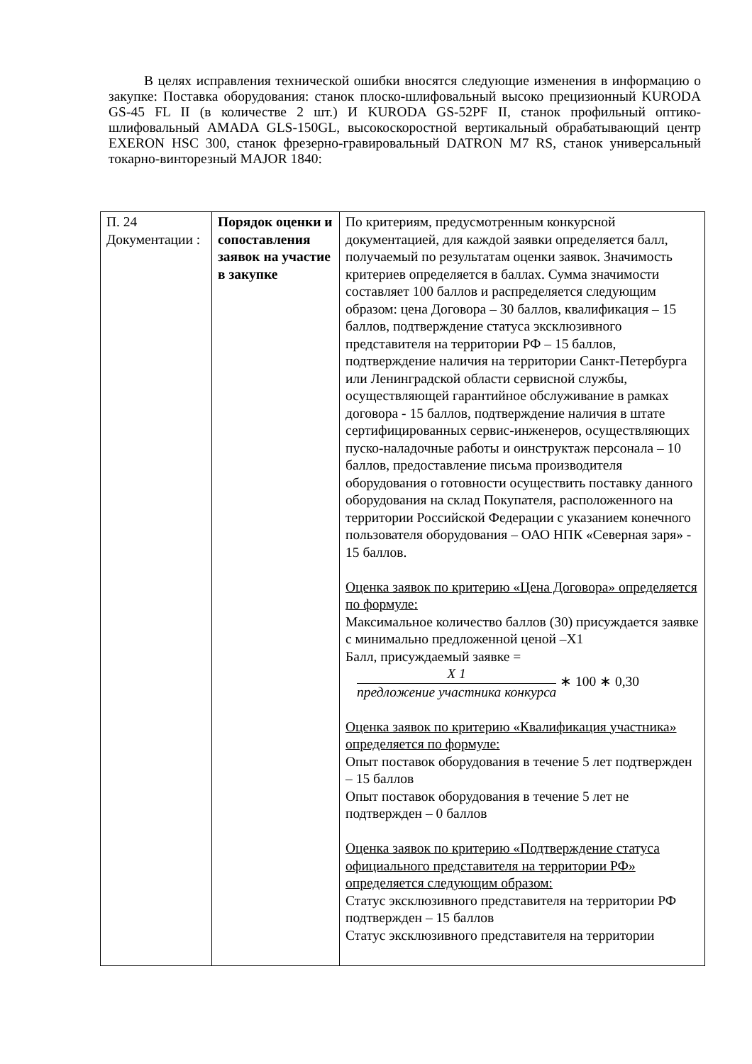В целях исправления технической ошибки вносятся следующие изменения в информацию о закупке: Поставка оборудования: станок плоско-шлифовальный высоко прецизионный KURODA GS-45 FL II (в количестве 2 шт.) И KURODA GS-52PF II, станок профильный оптико-шлифовальный AMADA GLS-150GL, высокоскоростной вертикальный обрабатывающий центр EXERON HSC 300, станок фрезерно-гравировальный DATRON M7 RS, станок универсальный токарно-винторезный MAJOR 1840:
| П. 24 Документации : | Порядок оценки и сопоставления заявок на участие в закупке | По критериям, предусмотренным конкурсной документацией, для каждой заявки определяется балл, получаемый по результатам оценки заявок. Значимость критериев определяется в баллах. Сумма значимости составляет 100 баллов и распределяется следующим образом: цена Договора – 30 баллов, квалификация – 15 баллов, подтверждение статуса эксклюзивного представителя на территории РФ – 15 баллов, подтверждение наличия на территории Санкт-Петербурга или Ленинградской области сервисной службы, осуществляющей гарантийное обслуживание в рамках договора - 15 баллов, подтверждение наличия в штате сертифицированных сервис-инженеров, осуществляющих пуско-наладочные работы и оинструктаж персонала – 10 баллов, предоставление письма производителя оборудования о готовности осуществить поставку данного оборудования на склад Покупателя, расположенного на территории Российской Федерации с указанием конечного пользователя оборудования – ОАО НПК «Северная заря» - 15 баллов. Оценка заявок по критерию «Цена Договора» определяется по формуле: Максимальное количество баллов (30) присуждается заявке с минимально предложенной ценой –Х1 Балл, присуждаемый заявке = X 1 предложение участника конкурса ∗ 100 ∗ 0,30 Оценка заявок по критерию «Квалификация участника» определяется по формуле: Опыт поставок оборудования в течение 5 лет подтвержден – 15 баллов Опыт поставок оборудования в течение 5 лет не подтвержден – 0 баллов Оценка заявок по критерию «Подтверждение статуса официального представителя на территории РФ» определяется следующим образом: Статус эксклюзивного представителя на территории РФ подтвержден – 15 баллов Статус эксклюзивного представителя на территории |